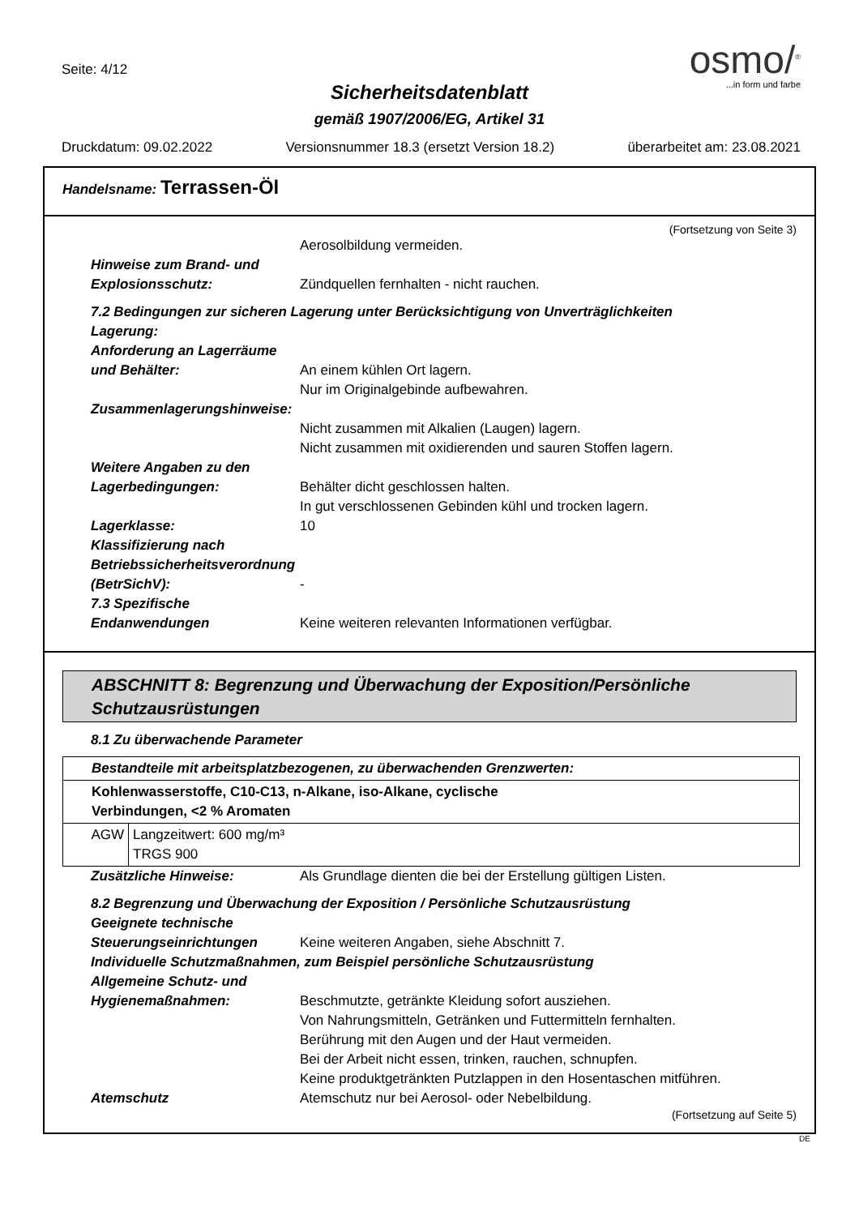Seite: 4/12
osmo/<sup>®</sup>
...in form und farbe
Sicherheitsdatenblatt
gemäß 1907/2006/EG, Artikel 31
Druckdatum: 09.02.2022 Versionsnummer 18.3 (ersetzt Version 18.2) überarbeitet am: 23.08.2021
Handelsname: Terrassen-Öl
(Fortsetzung von Seite 3)
Aerosolbildung vermeiden.
Hinweise zum Brand- und Explosionsschutz:
Zündquellen fernhalten - nicht rauchen.
7.2 Bedingungen zur sicheren Lagerung unter Berücksichtigung von Unverträglichkeiten
Lagerung:
Anforderung an Lagerräume und Behälter:
An einem kühlen Ort lagern.
Nur im Originalgebinde aufbewahren.
Zusammenlagerungshinweise:
Nicht zusammen mit Alkalien (Laugen) lagern.
Nicht zusammen mit oxidierenden und sauren Stoffen lagern.
Weitere Angaben zu den Lagerbedingungen:
Behälter dicht geschlossen halten.
In gut verschlossenen Gebinden kühl und trocken lagern.
Lagerklasse: 10
Klassifizierung nach Betriebssicherheitsverordnung (BetrSichV):
-
7.3 Spezifische Endanwendungen
Keine weiteren relevanten Informationen verfügbar.
ABSCHNITT 8: Begrenzung und Überwachung der Exposition/Persönliche Schutzausrüstungen
8.1 Zu überwachende Parameter
| Bestandteile mit arbeitsplatzbezogenen, zu überwachenden Grenzwerten: | |
| Kohlenwasserstoffe, C10-C13, n-Alkane, iso-Alkane, cyclische Verbindungen, <2 % Aromaten | |
| AGW | Langzeitwert: 600 mg/m³ TRGS 900 |
Zusätzliche Hinweise: Als Grundlage dienten die bei der Erstellung gültigen Listen.
8.2 Begrenzung und Überwachung der Exposition / Persönliche Schutzausrüstung
Geeignete technische Steuerungseinrichtungen
Keine weiteren Angaben, siehe Abschnitt 7.
Individuelle Schutzmaßnahmen, zum Beispiel persönliche Schutzausrüstung
Allgemeine Schutz- und Hygienemaßnahmen:
Beschmutzte, getränkte Kleidung sofort ausziehen.
Von Nahrungsmitteln, Getränken und Futtermitteln fernhalten.
Berührung mit den Augen und der Haut vermeiden.
Bei der Arbeit nicht essen, trinken, rauchen, schnupfen.
Keine produktgetränkten Putzlappen in den Hosentaschen mitführen.
Atemschutz Atemschutz nur bei Aerosol- oder Nebelbildung.
(Fortsetzung auf Seite 5)
DE